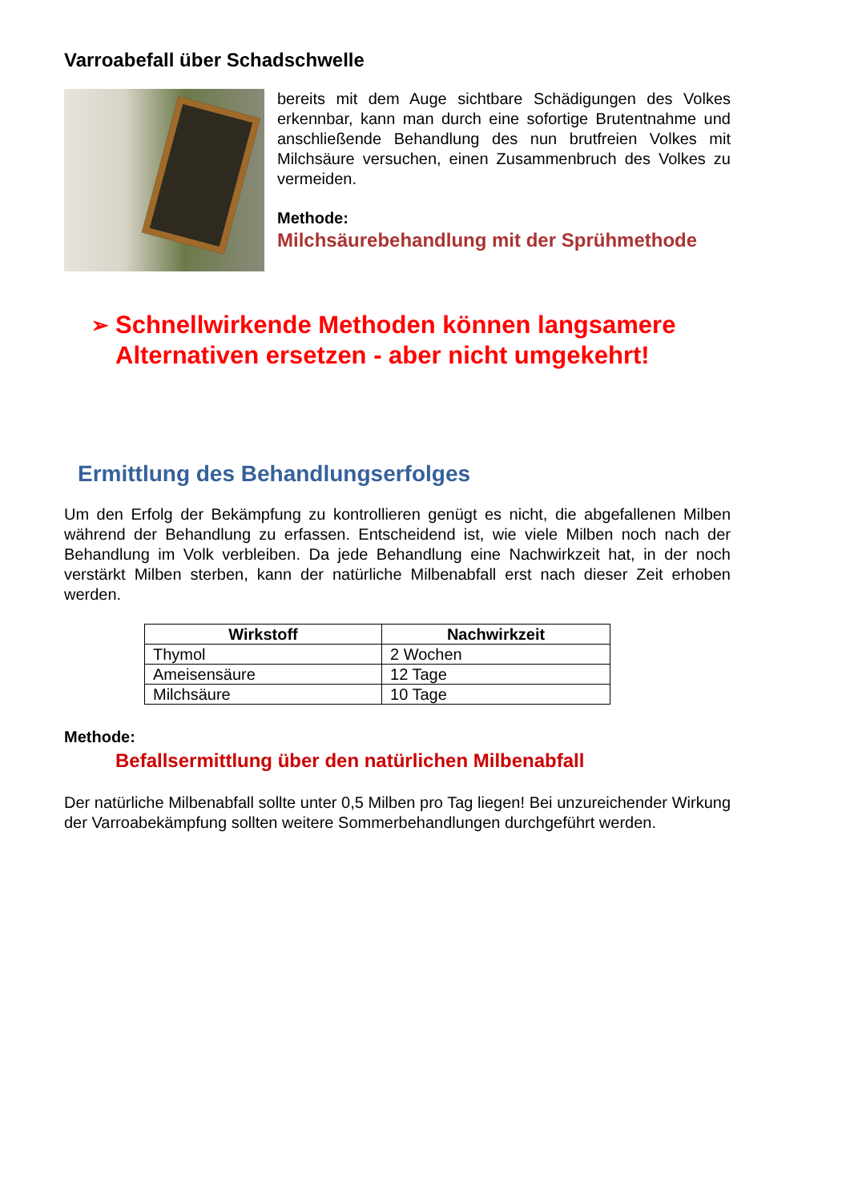Varroabefall über Schadschwelle
bereits mit dem Auge sichtbare Schädigungen des Volkes erkennbar, kann man durch eine sofortige Brutentnahme und anschließende Behandlung des nun brutfreien Volkes mit Milchsäure versuchen, einen Zusammenbruch des Volkes zu vermeiden.
Methode:
Milchsäurebehandlung mit der Sprühmethode
➢ Schnellwirkende Methoden können langsamere Alternativen ersetzen - aber nicht umgekehrt!
Ermittlung des Behandlungserfolges
Um den Erfolg der Bekämpfung zu kontrollieren genügt es nicht, die abgefallenen Milben während der Behandlung zu erfassen. Entscheidend ist, wie viele Milben noch nach der Behandlung im Volk verbleiben. Da jede Behandlung eine Nachwirkzeit hat, in der noch verstärkt Milben sterben, kann der natürliche Milbenabfall erst nach dieser Zeit erhoben werden.
| Wirkstoff | Nachwirkzeit |
| --- | --- |
| Thymol | 2 Wochen |
| Ameisensäure | 12 Tage |
| Milchsäure | 10 Tage |
Methode:
Befallsermittlung über den natürlichen Milbenabfall
Der natürliche Milbenabfall sollte unter 0,5 Milben pro Tag liegen! Bei unzureichender Wirkung der Varroabekämpfung sollten weitere Sommerbehandlungen durchgeführt werden.